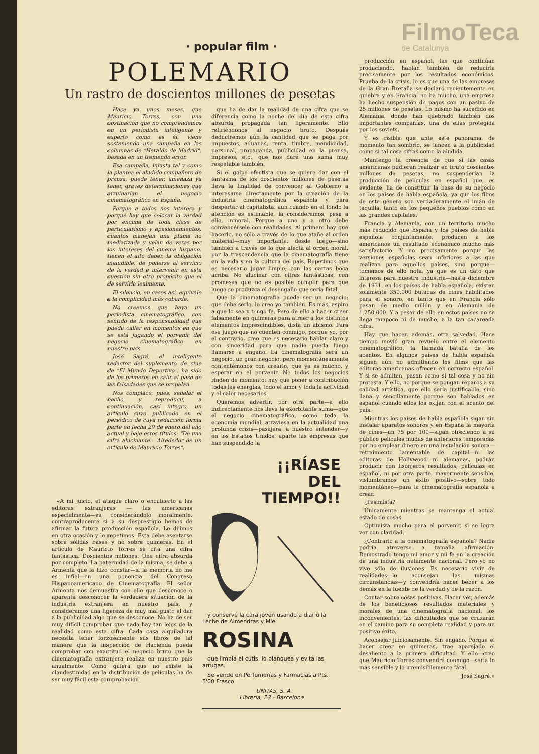· popular film ·
FilmoTeca
de Catalunya
POLEMARIO
Un rastro de doscientos millones de pesetas
Hace ya unos meses, que Mauricio Torres, con una obstinación que no comprendemos en un periodista inteligente y experto como es él, viene sosteniendo una campaña en las columnas de "Heraldo de Madrid", basada en un tremendo error.
Esa campaña, injusta tal y como la plantea el aludido compañero de prensa, puede tener, amenaza ya tener, graves determinaciones que arruinarían el negocio cinematográfico en España.
Porque a todos nos interesa y porque hay que colocar la verdad por encima de toda clase de particularismo y apasionamientos, cuantos manejan una pluma no mediatizada y velan de veras por los intereses del cinema hispano, tienen el alto deber, la obligación ineludible, de ponerse al servicio de la verdad e intervenir en esta cuestión sin otro propósito que el de servirla lealmente.
El silencio, en casos así, equivale a la complicidad más cobarde.
No creemos que haya un periodista cinematográfico, con sentido de la responsabilidad que pueda callar en momentos en que se está jugando el porvenir del negocio cinematográfico en nuestro país.
José Sagré, el inteligente redactor del suplemento de cine de "El Mundo Deportivo", ha sido de los primeros en salir al paso de las falsedades que se propalan.
Nos complace, pues, señalar el hecho, y reproducir, a continuación, casi íntegro, un artículo suyo publicado en el periódico de cuya redacción forma parte en fecha 29 de enero del año actual y bajo estos títulos: "De una cifra alucinante.—Alrededor de un artículo de Mauricio Torres".
que ha de dar la realidad de una cifra que se diferencia como la noche del día de esta cifra absurda propagada tan ligeramente. Ello refiriéndonos al negocio bruto. Después deduciremos aún la cantidad que se paga por impuestos, aduanas, renta, timbre, mendicidad, personal, propaganda, publicidad en la prensa, impresos, etc., que nos dará una suma muy respetable también.
Si el golpe efectista que se quiere dar con el fantasma de los doscientos millones de pesetas lleva la finalidad de convencer al Gobierno a interesarse directamente por la creación de la industria cinematográfica española y para despertar al capitalista, aun cuando en el fondo la atención es estimable, la consideramos, pese a ello, inmoral. Porque a uno y a otro debe convencérsele con realidades. Al primero hay que hacerlo, no sólo a través de lo que atañe al orden material—muy importante, desde luego—sino también a través de lo que afecta al orden moral, por la trascendencia que la cinematografía tiene en la vida y en la cultura del país. Repetimos que es necesario jugar limpio; con las cartas boca arriba. No alucinar con cifras fantásticas, con promesas que no es posible cumplir para que luego se produzca el desengaño que sería fatal.
Que la cinematografía puede ser un negocio; que debe serlo, lo creo yo también. Es más, aspiro a que lo sea y tengo fe. Pero de ello a hacer creer falsamente en quimeras para atraer a los distintos elementos imprescindibles, dista un abismo. Para ese juego que no cuenten conmigo, porque yo, por el contrario, creo que es necesario hablar claro y con sinceridad para que nadie pueda luego llamarse a engaño. La cinematografía será un negocio, un gran negocio, pero momentáneamente contentémonos con crearlo, que ya es mucho, y esperar en el porvenir. No todos los negocios rinden de momento; hay que poner a contribución todas las energías, todo el amor y toda la actividad y el calor necesarios.
Queremos advertir, por otra parte—a ello indirectamente nos lleva la exorbitante suma—que el negocio cinematográfico, como toda la economía mundial, atraviesa en la actualidad una profunda crisis—pasajera, a nuestro entender—y en los Estados Unidos, aparte las empresas que han suspendido la
«A mi juicio, el ataque claro o encubierto a las editoras extranjeras — las americanas especialmente—es, considerándolo moralmente, contraproducente si a su desprestigio hemos de afirmar la futura producción española. Lo dijimos en otra ocasión y lo repetimos. Esta debe asentarse sobre sólidas bases y no sobre quimeras. En el artículo de Mauricio Torres se cita una cifra fantástica. Doscientos millones. Una cifra absurda por completo. La paternidad de la misma, se debe a Armenta que la hizo constar—si la memoria no me es infiel—en una ponencia del Congreso Hispanoamericano de Cinematografía. El señor Armenta nos demuestra con ello que desconoce o aparenta desconocer la verdadera situación de la industria extranjera en nuestro país, y consideramos una ligereza de muy mal gusto el dar a la publicidad algo que se desconoce. No ha de ser muy difícil comprobar que nada hay tan lejos de la realidad como esta cifra. Cada casa alquiladora necesita tener forzosamente sus libros de tal manera que la inspección de Hacienda pueda comprobar con exactitud el negocio bruto que la cinematografía extranjera realiza en nuestro país anualmente. Como quiera que no existe la clandestinidad en la distribución de películas ha de ser muy fácil esta comprobación
¡¡RÍASE
DEL
TIEMPO!!
y conserve la cara joven usando a diario la Leche de Almendras y Miel
ROSINA
que limpia el cutis, lo blanquea y evita las arrugas.
Se vende en Perfumerías y Farmacias a Pts. 5'00 Frasco
UNITAS, S. A.
Librería, 23 - Barcelona
producción en español, las que continúan produciendo, hablan también de reducirla precisamente por los resultados económicos. Prueba de la crisis, lo es que una de las empresas de la Gran Bretaña se declaró recientemente en quiebra y en Francia, no ha mucho, una empresa ha hecho suspensión de pagos con un pasivo de 25 millones de pesetas. Lo mismo ha sucedido en Alemania, donde han quebrado también dos importantes compañías, una de ellas protegida por los soviets.
Y es risible que ante este panorama, de momento tan sombrío, se lancen a la publicidad como si tal cosa cifras como la aludida.
Mantengo la creencia de que si las casas americanas pudieran realizar en bruto doscientos millones de pesetas, no suspenderían la producción de películas en español que, es evidente, ha de constituir la base de su negocio en los países de habla española, ya que los films de este género son verdaderamente el imán de taquilla, tanto en los pequeños pueblos como en las grandes capitales.
Francia y Alemania, con un territorio mucho más reducido que España y los países de habla española conjuntamente, producen a los americanos un resultado económico mucho más satisfactorio. Y no precisamente porque las versiones españolas sean inferiores a las que realizan para aquellos países, sino porque—tomemos de ello nota, ya que es un dato que interesa para nuestra industria—hasta diciembre de 1931, en los países de habla española, existen solamente 350.000 butacas de cines habilitados para el sonoro, en tanto que en Francia sólo pasan de medio millón y en Alemania de 1.250.000. Y a pesar de ello en estos países no se llega tampoco ni de mucho, a la tan cacareada cifra.
Hay que hacer, además, otra salvedad. Hace tiempo movió gran revuelo entre el elemento cinematográfico, la llamada batalla de los acentos. En algunos países de habla española siguen aún no admitiendo los films que las editoras americanas ofrecen en correcto español. Y si se admiten, pasan como si tal cosa y no sin protesta. Y ello, no porque se pongan reparos a su calidad artística, que ello sería justificable, sino llana y sencillamente porque son hablados en español cuando ellos los exijen con el acento del país.
Mientras los países de habla española sigan sin instalar aparatos sonoros y en España la mayoría de cines—un 75 por 100—sigan ofreciendo a su público películas mudas de anteriores temporadas por no emplear dinero en una instalación sonora—retraimiento lamentable de capital—ni las editoras de Hollywood ni alemanas, podrán producir con lisonjeros resultados, películas en español, ni por otra parte, mayormente sensible, vislumbramos un éxito positivo—sobre todo momentáneo—para la cinematografía española a crear.
¿Pesimista?
Únicamente mientras se mantenga el actual estado de cosas.
Optimista mucho para el porvenir, si se logra ver con claridad.
¿Contrario a la cinematografía española? Nadie podría atreverse a tamaña afirmación. Demostrado tengo mi amor y mi fe en la creación de una industria netamente nacional. Pero yo no vivo sólo de ilusiones. Es necesario vivir de realidades—lo aconsejan las mismas circunstancias—y convendría hacer beber a los demás en la fuente de la verdad y de la razón.
Contar sobre cosas positivas. Hacer ver, además de los beneficiosos resultados materiales y morales de una cinematografía nacional, los inconvenientes, las dificultades que se cruzarán en el camino para su completa realidad y para un positivo éxito.
Aconsejar juiciosamente. Sin engaño. Porque el hacer creer en quimeras, trae aparejado el desaliento a la primera dificultad. Y ello—creo que Mauricio Torres convendrá conmigo—sería lo más sensible y lo irremisiblemente fatal.
José Sagré.»